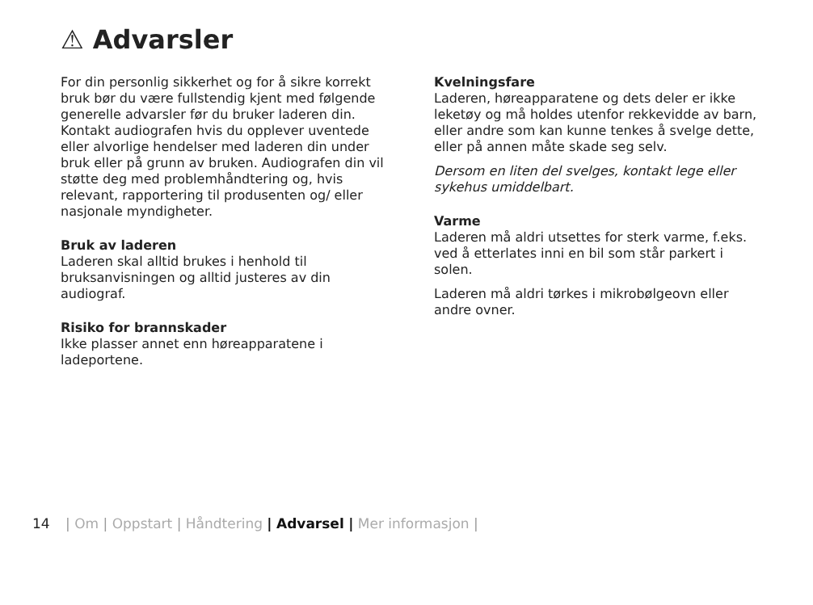⚠ Advarsler
For din personlig sikkerhet og for å sikre korrekt bruk bør du være fullstendig kjent med følgende generelle advarsler før du bruker laderen din. Kontakt audiografen hvis du opplever uventede eller alvorlige hendelser med laderen din under bruk eller på grunn av bruken. Audiografen din vil støtte deg med problemhåndtering og, hvis relevant, rapportering til produsenten og/ eller nasjonale myndigheter.
Bruk av laderen
Laderen skal alltid brukes i henhold til bruksanvisningen og alltid justeres av din audiograf.
Risiko for brannskader
Ikke plasser annet enn høreapparatene i ladeportene.
Kvelningsfare
Laderen, høreapparatene og dets deler er ikke leketøy og må holdes utenfor rekkevidde av barn, eller andre som kan kunne tenkes å svelge dette, eller på annen måte skade seg selv.
Dersom en liten del svelges, kontakt lege eller sykehus umiddelbart.
Varme
Laderen må aldri utsettes for sterk varme, f.eks. ved å etterlates inni en bil som står parkert i solen.
Laderen må aldri tørkes i mikrobølgeovn eller andre ovner.
14 | Om | Oppstart | Håndtering | Advarsel | Mer informasjon |